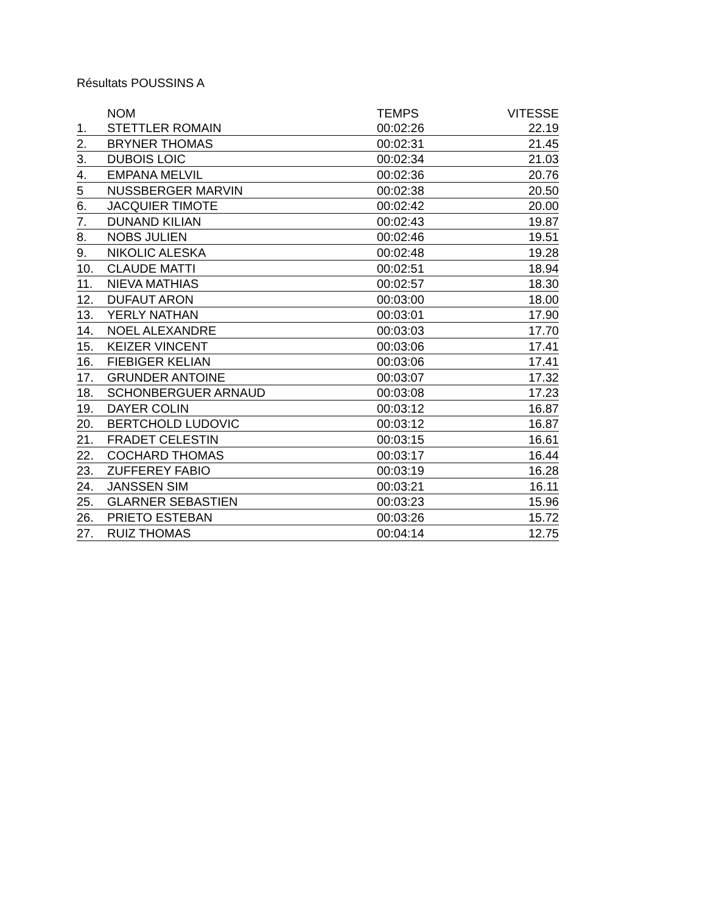Résultats POUSSINS A
| | NOM | TEMPS | VITESSE |
| --- | --- | --- | --- |
| 1. | STETTLER ROMAIN | 00:02:26 | 22.19 |
| 2. | BRYNER THOMAS | 00:02:31 | 21.45 |
| 3. | DUBOIS LOIC | 00:02:34 | 21.03 |
| 4. | EMPANA MELVIL | 00:02:36 | 20.76 |
| 5 | NUSSBERGER MARVIN | 00:02:38 | 20.50 |
| 6. | JACQUIER TIMOTE | 00:02:42 | 20.00 |
| 7. | DUNAND KILIAN | 00:02:43 | 19.87 |
| 8. | NOBS JULIEN | 00:02:46 | 19.51 |
| 9. | NIKOLIC ALESKA | 00:02:48 | 19.28 |
| 10. | CLAUDE MATTI | 00:02:51 | 18.94 |
| 11. | NIEVA MATHIAS | 00:02:57 | 18.30 |
| 12. | DUFAUT ARON | 00:03:00 | 18.00 |
| 13. | YERLY NATHAN | 00:03:01 | 17.90 |
| 14. | NOEL ALEXANDRE | 00:03:03 | 17.70 |
| 15. | KEIZER VINCENT | 00:03:06 | 17.41 |
| 16. | FIEBIGER KELIAN | 00:03:06 | 17.41 |
| 17. | GRUNDER ANTOINE | 00:03:07 | 17.32 |
| 18. | SCHONBERGUER ARNAUD | 00:03:08 | 17.23 |
| 19. | DAYER COLIN | 00:03:12 | 16.87 |
| 20. | BERTCHOLD LUDOVIC | 00:03:12 | 16.87 |
| 21. | FRADET CELESTIN | 00:03:15 | 16.61 |
| 22. | COCHARD THOMAS | 00:03:17 | 16.44 |
| 23. | ZUFFEREY FABIO | 00:03:19 | 16.28 |
| 24. | JANSSEN SIM | 00:03:21 | 16.11 |
| 25. | GLARNER SEBASTIEN | 00:03:23 | 15.96 |
| 26. | PRIETO ESTEBAN | 00:03:26 | 15.72 |
| 27. | RUIZ THOMAS | 00:04:14 | 12.75 |